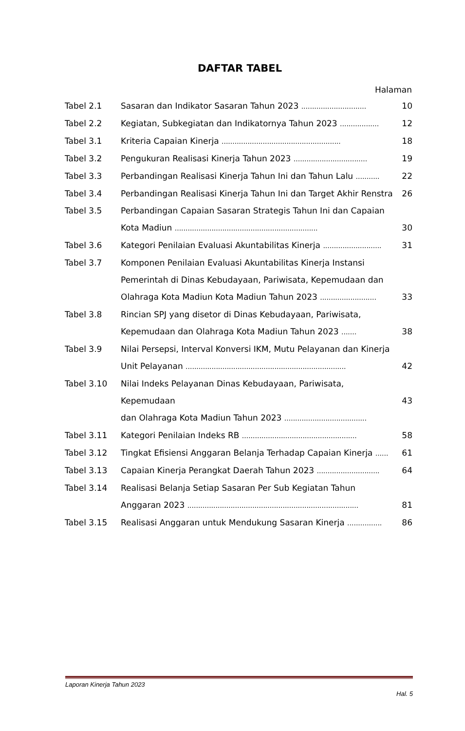DAFTAR TABEL
Halaman
| Tabel 2.1 | Sasaran dan Indikator Sasaran Tahun 2023 .............................. | 10 |
| Tabel 2.2 | Kegiatan, Subkegiatan dan Indikatornya Tahun 2023 .................. | 12 |
| Tabel 3.1 | Kriteria Capaian Kinerja ....................................................... | 18 |
| Tabel 3.2 | Pengukuran Realisasi Kinerja Tahun 2023 .................................. | 19 |
| Tabel 3.3 | Perbandingan Realisasi Kinerja Tahun Ini dan Tahun Lalu ........... | 22 |
| Tabel 3.4 | Perbandingan Realisasi Kinerja Tahun Ini dan Target Akhir Renstra | 26 |
| Tabel 3.5 | Perbandingan Capaian Sasaran Strategis Tahun Ini dan Capaian Kota Madiun .................................................................. | 30 |
| Tabel 3.6 | Kategori Penilaian Evaluasi Akuntabilitas Kinerja ........................... | 31 |
| Tabel 3.7 | Komponen Penilaian Evaluasi Akuntabilitas Kinerja Instansi Pemerintah di Dinas Kebudayaan, Pariwisata, Kepemudaan dan Olahraga Kota Madiun Kota Madiun Tahun 2023 .......................... | 33 |
| Tabel 3.8 | Rincian SPJ yang disetor di Dinas Kebudayaan, Pariwisata, Kepemudaan dan Olahraga Kota Madiun Tahun 2023 ....... | 38 |
| Tabel 3.9 | Nilai Persepsi, Interval Konversi IKM, Mutu Pelayanan dan Kinerja Unit Pelayanan .......................................................................... | 42 |
| Tabel 3.10 | Nilai Indeks Pelayanan Dinas Kebudayaan, Pariwisata, Kepemudaan dan Olahraga Kota Madiun Tahun 2023 ...................................... | 43 |
| Tabel 3.11 | Kategori Penilaian Indeks RB ..................................................... | 58 |
| Tabel 3.12 | Tingkat Efisiensi Anggaran Belanja Terhadap Capaian Kinerja ...... | 61 |
| Tabel 3.13 | Capaian Kinerja Perangkat Daerah Tahun 2023 ............................. | 64 |
| Tabel 3.14 | Realisasi Belanja Setiap Sasaran Per Sub Kegiatan Tahun Anggaran 2023 ............................................................................... | 81 |
| Tabel 3.15 | Realisasi Anggaran untuk Mendukung Sasaran Kinerja ................ | 86 |
Laporan Kinerja Tahun 2023
Hal. 5